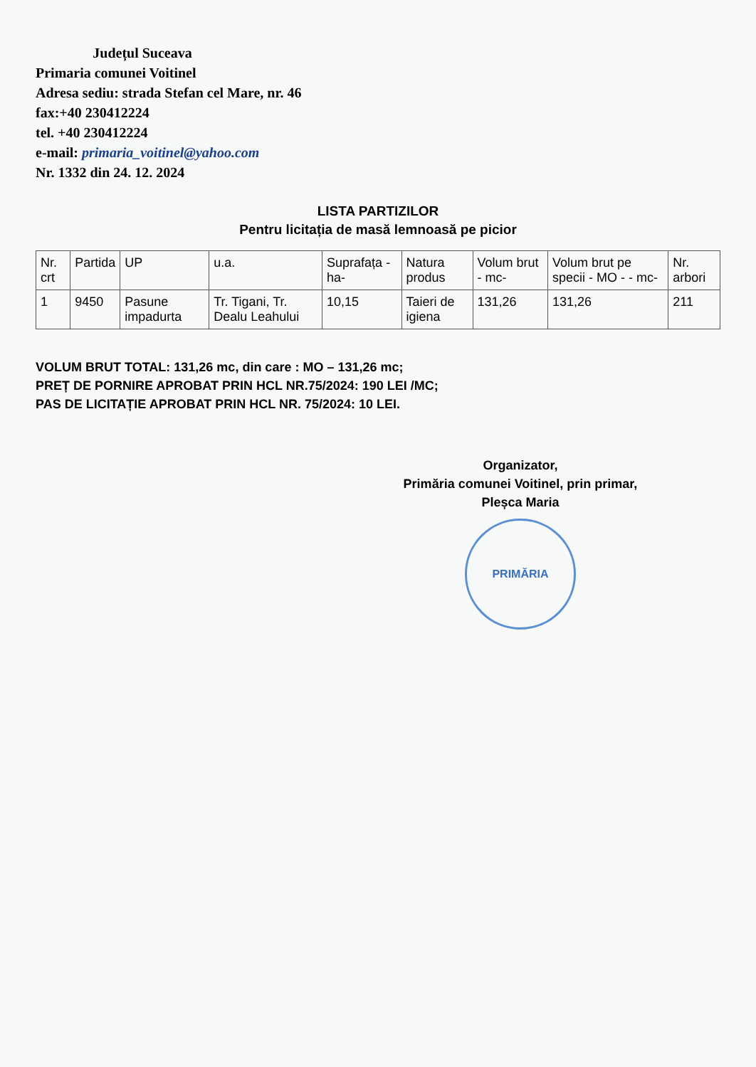Județul Suceava
Primaria comunei Voitinel
Adresa sediu: strada Stefan cel Mare, nr. 46
fax:+40 230412224
tel. +40 230412224
e-mail: primaria_voitinel@yahoo.com
Nr. 1332 din 24. 12. 2024
LISTA PARTIZILOR
Pentru licitația de masă lemnoasă pe picior
| Nr. crt | Partida | UP | u.a. | Suprafața - ha- | Natura produs | Volum brut - mc- | Volum brut pe specii - MO - - mc- | Nr. arbori |
| --- | --- | --- | --- | --- | --- | --- | --- | --- |
| 1 | 9450 | Pasune impadurta | Tr. Tigani, Tr. Dealu Leahului | 10,15 | Taieri de igiena | 131,26 | 131,26 | 211 |
VOLUM BRUT TOTAL: 131,26 mc, din care : MO – 131,26 mc;
PREȚ DE PORNIRE APROBAT PRIN HCL NR.75/2024: 190 LEI /MC;
PAS DE LICITAȚIE APROBAT PRIN HCL NR. 75/2024: 10 LEI.
Organizator,
Primăria comunei Voitinel, prin primar,
Pleșca Maria
PRIMĂRIA